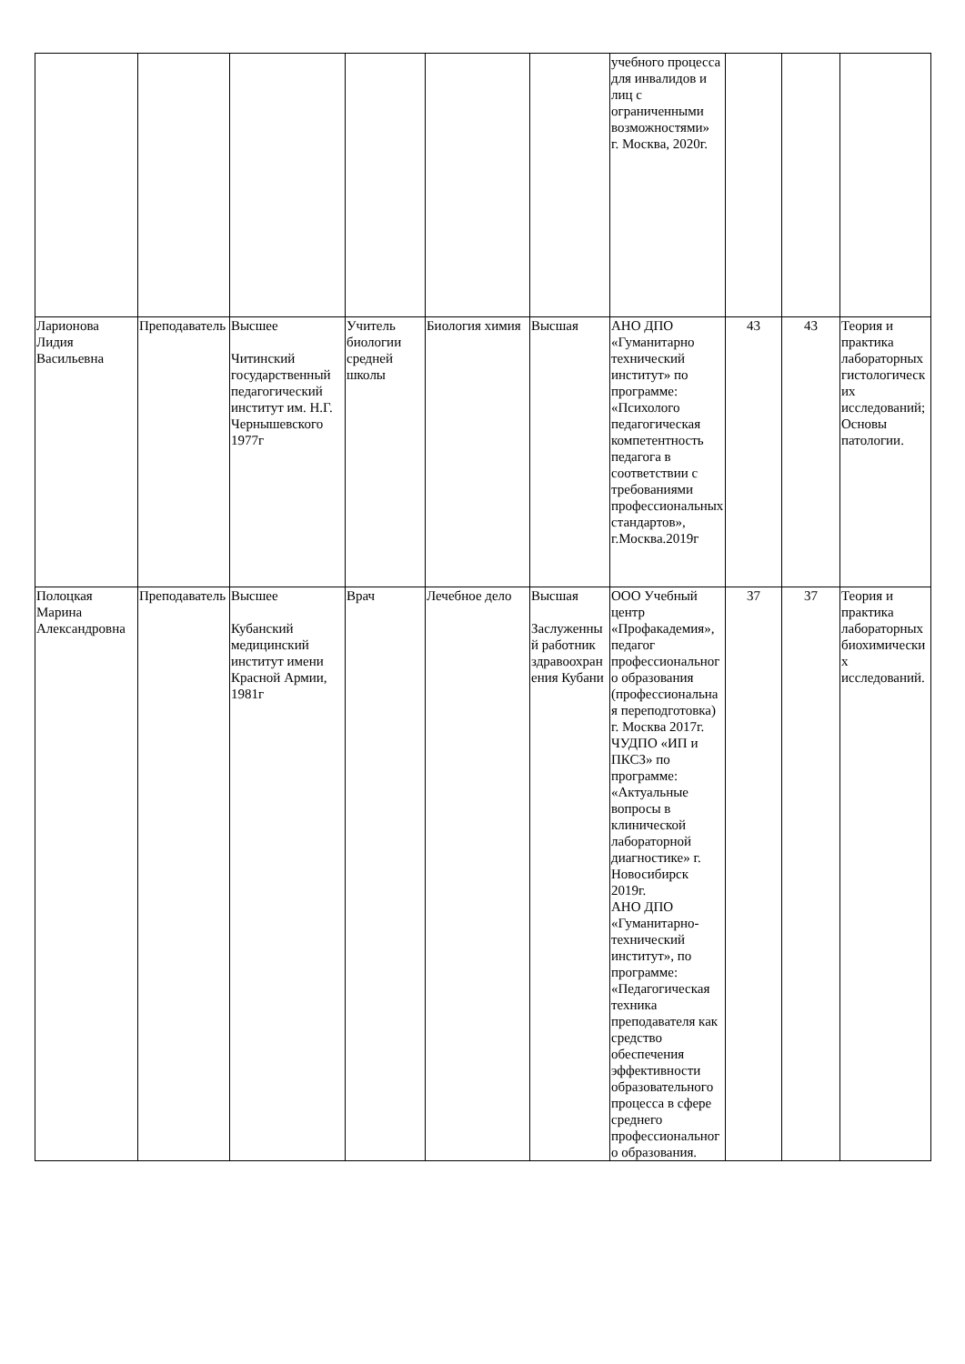| | | | | | | учебного процесса для инвалидов и лиц с ограниченными возможностями» г. Москва, 2020г. | | | |
| Ларионова Лидия Васильевна | Преподаватель | Высшее Читинский государственный педагогический институт им. Н.Г. Чернышевского 1977г | Учитель биологии средней школы | Биология химия | Высшая | АНО ДПО «Гуманитарно технический институт» по программе: «Психолого педагогическая компетентность педагога в соответствии с требованиями профессиональных стандартов», г.Москва.2019г | 43 | 43 | Теория и практика лабораторных гистологических исследований; Основы патологии. |
| Полоцкая Марина Александровна | Преподаватель | Высшее Кубанский медицинский институт имени Красной Армии, 1981г | Врач | Лечебное дело | Высшая Заслуженный работник здравоохранения Кубани | ООО Учебный центр «Профакадемия», педагог профессионального образования (профессиональная переподготовка) г. Москва 2017г. ЧУДПО «ИП и ПКСЗ» по программе: «Актуальные вопросы в клинической лабораторной диагностике» г. Новосибирск 2019г. АНО ДПО «Гуманитарно-технический институт», по программе: «Педагогическая техника преподавателя как средство обеспечения эффективности образовательного процесса в сфере среднего профессионального образования. | 37 | 37 | Теория и практика лабораторных биохимических исследований. |